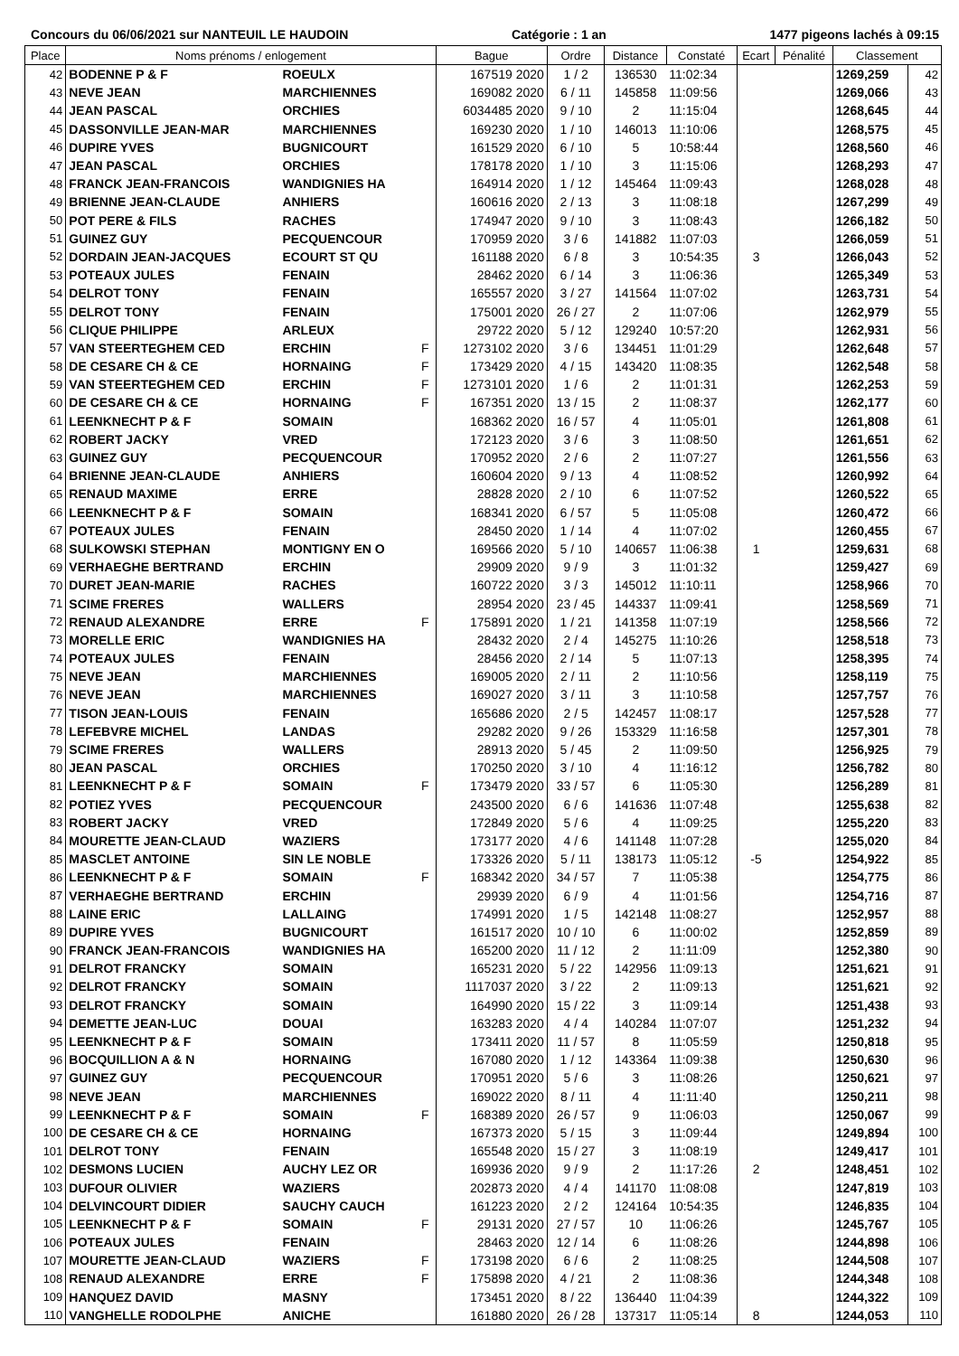Concours du 06/06/2021 sur NANTEUIL LE HAUDOIN Catégorie : 1 an 1477 pigeons lachés à 09:15
| Place | Noms prénoms / enlogement | | | Bague | Ordre | Distance | Constaté | Ecart | Pénalité | Classement | |
| --- | --- | --- | --- | --- | --- | --- | --- | --- | --- | --- | --- |
| 42 | BODENNE P & F | ROEULX | | 167519 2020 | 1 / 2 | 136530 | 11:02:34 | | | 1269,259 | 42 |
| 43 | NEVE JEAN | MARCHIENNES | | 169082 2020 | 6 / 11 | 145858 | 11:09:56 | | | 1269,066 | 43 |
| 44 | JEAN PASCAL | ORCHIES | | 6034485 2020 | 9 / 10 | 2 | 11:15:04 | | | 1268,645 | 44 |
| 45 | DASSONVILLE JEAN-MAR | MARCHIENNES | | 169230 2020 | 1 / 10 | 146013 | 11:10:06 | | | 1268,575 | 45 |
| 46 | DUPIRE YVES | BUGNICOURT | | 161529 2020 | 6 / 10 | 5 | 10:58:44 | | | 1268,560 | 46 |
| 47 | JEAN PASCAL | ORCHIES | | 178178 2020 | 1 / 10 | 3 | 11:15:06 | | | 1268,293 | 47 |
| 48 | FRANCK JEAN-FRANCOIS | WANDIGNIES HA | | 164914 2020 | 1 / 12 | 145464 | 11:09:43 | | | 1268,028 | 48 |
| 49 | BRIENNE JEAN-CLAUDE | ANHIERS | | 160616 2020 | 2 / 13 | 3 | 11:08:18 | | | 1267,299 | 49 |
| 50 | POT PERE & FILS | RACHES | | 174947 2020 | 9 / 10 | 3 | 11:08:43 | | | 1266,182 | 50 |
| 51 | GUINEZ GUY | PECQUENCOUR | | 170959 2020 | 3 / 6 | 141882 | 11:07:03 | | | 1266,059 | 51 |
| 52 | DORDAIN JEAN-JACQUES | ECOURT ST QU | | 161188 2020 | 6 / 8 | 3 | 10:54:35 | 3 | | 1266,043 | 52 |
| 53 | POTEAUX JULES | FENAIN | | 28462 2020 | 6 / 14 | 3 | 11:06:36 | | | 1265,349 | 53 |
| 54 | DELROT TONY | FENAIN | | 165557 2020 | 3 / 27 | 141564 | 11:07:02 | | | 1263,731 | 54 |
| 55 | DELROT TONY | FENAIN | | 175001 2020 | 26 / 27 | 2 | 11:07:06 | | | 1262,979 | 55 |
| 56 | CLIQUE PHILIPPE | ARLEUX | | 29722 2020 | 5 / 12 | 129240 | 10:57:20 | | | 1262,931 | 56 |
| 57 | VAN STEERTEGHEM CED | ERCHIN | F | 1273102 2020 | 3 / 6 | 134451 | 11:01:29 | | | 1262,648 | 57 |
| 58 | DE CESARE CH & CE | HORNAING | F | 173429 2020 | 4 / 15 | 143420 | 11:08:35 | | | 1262,548 | 58 |
| 59 | VAN STEERTEGHEM CED | ERCHIN | F | 1273101 2020 | 1 / 6 | 2 | 11:01:31 | | | 1262,253 | 59 |
| 60 | DE CESARE CH & CE | HORNAING | F | 167351 2020 | 13 / 15 | 2 | 11:08:37 | | | 1262,177 | 60 |
| 61 | LEENKNECHT P & F | SOMAIN | | 168362 2020 | 16 / 57 | 4 | 11:05:01 | | | 1261,808 | 61 |
| 62 | ROBERT JACKY | VRED | | 172123 2020 | 3 / 6 | 3 | 11:08:50 | | | 1261,651 | 62 |
| 63 | GUINEZ GUY | PECQUENCOUR | | 170952 2020 | 2 / 6 | 2 | 11:07:27 | | | 1261,556 | 63 |
| 64 | BRIENNE JEAN-CLAUDE | ANHIERS | | 160604 2020 | 9 / 13 | 4 | 11:08:52 | | | 1260,992 | 64 |
| 65 | RENAUD MAXIME | ERRE | | 28828 2020 | 2 / 10 | 6 | 11:07:52 | | | 1260,522 | 65 |
| 66 | LEENKNECHT P & F | SOMAIN | | 168341 2020 | 6 / 57 | 5 | 11:05:08 | | | 1260,472 | 66 |
| 67 | POTEAUX JULES | FENAIN | | 28450 2020 | 1 / 14 | 4 | 11:07:02 | | | 1260,455 | 67 |
| 68 | SULKOWSKI STEPHAN | MONTIGNY EN O | | 169566 2020 | 5 / 10 | 140657 | 11:06:38 | 1 | | 1259,631 | 68 |
| 69 | VERHAEGHE BERTRAND | ERCHIN | | 29909 2020 | 9 / 9 | 3 | 11:01:32 | | | 1259,427 | 69 |
| 70 | DURET JEAN-MARIE | RACHES | | 160722 2020 | 3 / 3 | 145012 | 11:10:11 | | | 1258,966 | 70 |
| 71 | SCIME FRERES | WALLERS | | 28954 2020 | 23 / 45 | 144337 | 11:09:41 | | | 1258,569 | 71 |
| 72 | RENAUD ALEXANDRE | ERRE | F | 175891 2020 | 1 / 21 | 141358 | 11:07:19 | | | 1258,566 | 72 |
| 73 | MORELLE ERIC | WANDIGNIES HA | | 28432 2020 | 2 / 4 | 145275 | 11:10:26 | | | 1258,518 | 73 |
| 74 | POTEAUX JULES | FENAIN | | 28456 2020 | 2 / 14 | 5 | 11:07:13 | | | 1258,395 | 74 |
| 75 | NEVE JEAN | MARCHIENNES | | 169005 2020 | 2 / 11 | 2 | 11:10:56 | | | 1258,119 | 75 |
| 76 | NEVE JEAN | MARCHIENNES | | 169027 2020 | 3 / 11 | 3 | 11:10:58 | | | 1257,757 | 76 |
| 77 | TISON JEAN-LOUIS | FENAIN | | 165686 2020 | 2 / 5 | 142457 | 11:08:17 | | | 1257,528 | 77 |
| 78 | LEFEBVRE MICHEL | LANDAS | | 29282 2020 | 9 / 26 | 153329 | 11:16:58 | | | 1257,301 | 78 |
| 79 | SCIME FRERES | WALLERS | | 28913 2020 | 5 / 45 | 2 | 11:09:50 | | | 1256,925 | 79 |
| 80 | JEAN PASCAL | ORCHIES | | 170250 2020 | 3 / 10 | 4 | 11:16:12 | | | 1256,782 | 80 |
| 81 | LEENKNECHT P & F | SOMAIN | F | 173479 2020 | 33 / 57 | 6 | 11:05:30 | | | 1256,289 | 81 |
| 82 | POTIEZ YVES | PECQUENCOUR | | 243500 2020 | 6 / 6 | 141636 | 11:07:48 | | | 1255,638 | 82 |
| 83 | ROBERT JACKY | VRED | | 172849 2020 | 5 / 6 | 4 | 11:09:25 | | | 1255,220 | 83 |
| 84 | MOURETTE JEAN-CLAUD | WAZIERS | | 173177 2020 | 4 / 6 | 141148 | 11:07:28 | | | 1255,020 | 84 |
| 85 | MASCLET ANTOINE | SIN LE NOBLE | | 173326 2020 | 5 / 11 | 138173 | 11:05:12 | -5 | | 1254,922 | 85 |
| 86 | LEENKNECHT P & F | SOMAIN | F | 168342 2020 | 34 / 57 | 7 | 11:05:38 | | | 1254,775 | 86 |
| 87 | VERHAEGHE BERTRAND | ERCHIN | | 29939 2020 | 6 / 9 | 4 | 11:01:56 | | | 1254,716 | 87 |
| 88 | LAINE ERIC | LALLAING | | 174991 2020 | 1 / 5 | 142148 | 11:08:27 | | | 1252,957 | 88 |
| 89 | DUPIRE YVES | BUGNICOURT | | 161517 2020 | 10 / 10 | 6 | 11:00:02 | | | 1252,859 | 89 |
| 90 | FRANCK JEAN-FRANCOIS | WANDIGNIES HA | | 165200 2020 | 11 / 12 | 2 | 11:11:09 | | | 1252,380 | 90 |
| 91 | DELROT FRANCKY | SOMAIN | | 165231 2020 | 5 / 22 | 142956 | 11:09:13 | | | 1251,621 | 91 |
| 92 | DELROT FRANCKY | SOMAIN | | 1117037 2020 | 3 / 22 | 2 | 11:09:13 | | | 1251,621 | 92 |
| 93 | DELROT FRANCKY | SOMAIN | | 164990 2020 | 15 / 22 | 3 | 11:09:14 | | | 1251,438 | 93 |
| 94 | DEMETTE JEAN-LUC | DOUAI | | 163283 2020 | 4 / 4 | 140284 | 11:07:07 | | | 1251,232 | 94 |
| 95 | LEENKNECHT P & F | SOMAIN | | 173411 2020 | 11 / 57 | 8 | 11:05:59 | | | 1250,818 | 95 |
| 96 | BOCQUILLION A & N | HORNAING | | 167080 2020 | 1 / 12 | 143364 | 11:09:38 | | | 1250,630 | 96 |
| 97 | GUINEZ GUY | PECQUENCOUR | | 170951 2020 | 5 / 6 | 3 | 11:08:26 | | | 1250,621 | 97 |
| 98 | NEVE JEAN | MARCHIENNES | | 169022 2020 | 8 / 11 | 4 | 11:11:40 | | | 1250,211 | 98 |
| 99 | LEENKNECHT P & F | SOMAIN | F | 168389 2020 | 26 / 57 | 9 | 11:06:03 | | | 1250,067 | 99 |
| 100 | DE CESARE CH & CE | HORNAING | | 167373 2020 | 5 / 15 | 3 | 11:09:44 | | | 1249,894 | 100 |
| 101 | DELROT TONY | FENAIN | | 165548 2020 | 15 / 27 | 3 | 11:08:19 | | | 1249,417 | 101 |
| 102 | DESMONS LUCIEN | AUCHY LEZ OR | | 169936 2020 | 9 / 9 | 2 | 11:17:26 | 2 | | 1248,451 | 102 |
| 103 | DUFOUR OLIVIER | WAZIERS | | 202873 2020 | 4 / 4 | 141170 | 11:08:08 | | | 1247,819 | 103 |
| 104 | DELVINCOURT DIDIER | SAUCHY CAUCH | | 161223 2020 | 2 / 2 | 124164 | 10:54:35 | | | 1246,835 | 104 |
| 105 | LEENKNECHT P & F | SOMAIN | F | 29131 2020 | 27 / 57 | 10 | 11:06:26 | | | 1245,767 | 105 |
| 106 | POTEAUX JULES | FENAIN | | 28463 2020 | 12 / 14 | 6 | 11:08:26 | | | 1244,898 | 106 |
| 107 | MOURETTE JEAN-CLAUD | WAZIERS | F | 173198 2020 | 6 / 6 | 2 | 11:08:25 | | | 1244,508 | 107 |
| 108 | RENAUD ALEXANDRE | ERRE | F | 175898 2020 | 4 / 21 | 2 | 11:08:36 | | | 1244,348 | 108 |
| 109 | HANQUEZ DAVID | MASNY | | 173451 2020 | 8 / 22 | 136440 | 11:04:39 | | | 1244,322 | 109 |
| 110 | VANGHELLE RODOLPHE | ANICHE | | 161880 2020 | 26 / 28 | 137317 | 11:05:14 | 8 | | 1244,053 | 110 |